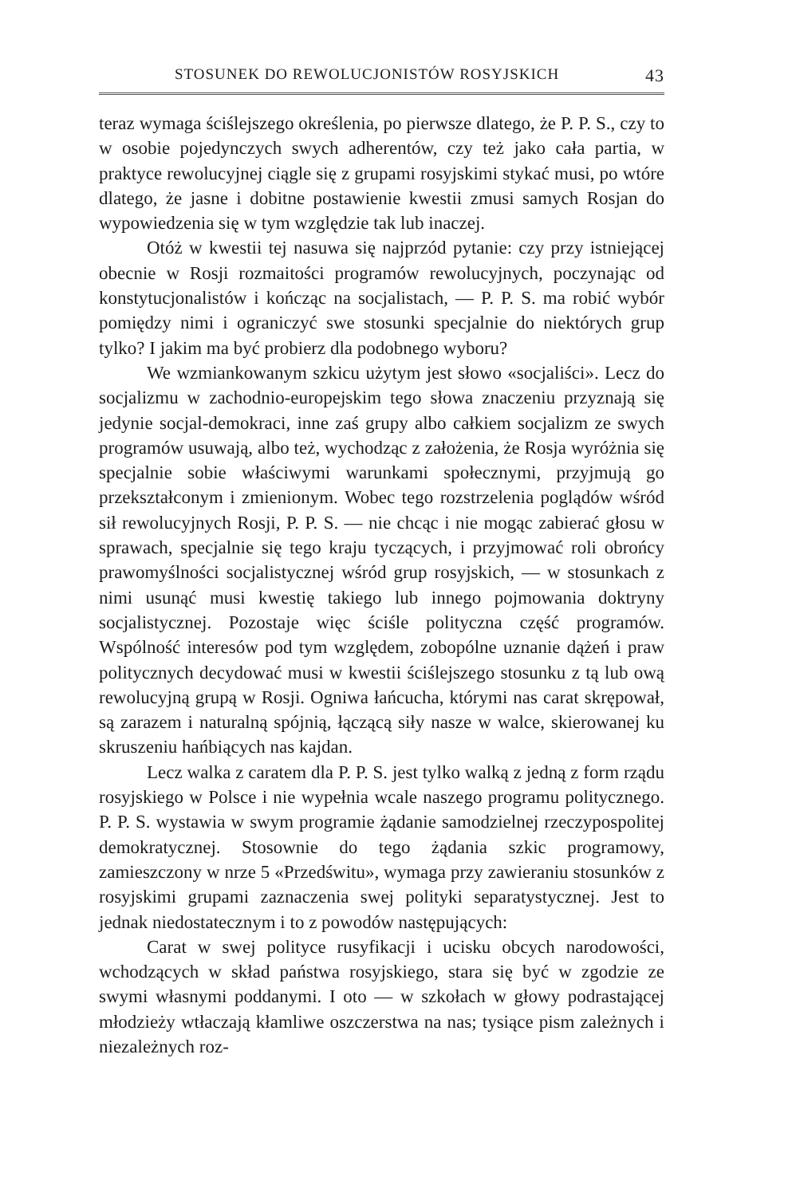STOSUNEK DO REWOLUCJONISTÓW ROSYJSKICH 43
teraz wymaga ściślejszego określenia, po pierwsze dlatego, że P. P. S., czy to w osobie pojedynczych swych adherentów, czy też jako cała partia, w praktyce rewolucyjnej ciągle się z grupami rosyjskimi stykać musi, po wtóre dlatego, że jasne i dobitne postawienie kwestii zmusi samych Rosjan do wypowiedzenia się w tym względzie tak lub inaczej.
Otóż w kwestii tej nasuwa się najprzód pytanie: czy przy istniejącej obecnie w Rosji rozmaitości programów rewolucyjnych, poczynając od konstytucjonalistów i kończąc na socjalistach, — P. P. S. ma robić wybór pomiędzy nimi i ograniczyć swe stosunki specjalnie do niektórych grup tylko? I jakim ma być probierz dla podobnego wyboru?
We wzmiankowanym szkicu użytym jest słowo «socjaliści». Lecz do socjalizmu w zachodnio-europejskim tego słowa znaczeniu przyznają się jedynie socjal-demokraci, inne zaś grupy albo całkiem socjalizm ze swych programów usuwają, albo też, wychodząc z założenia, że Rosja wyróżnia się specjalnie sobie właściwymi warunkami społecznymi, przyjmują go przekształconym i zmienionym. Wobec tego rozstrzelenia poglądów wśród sił rewolucyjnych Rosji, P. P. S. — nie chcąc i nie mogąc zabierać głosu w sprawach, specjalnie się tego kraju tyczących, i przyjmować roli obrońcy prawomyślności socjalistycznej wśród grup rosyjskich, — w stosunkach z nimi usunąć musi kwestię takiego lub innego pojmowania doktryny socjalistycznej. Pozostaje więc ściśle polityczna część programów. Wspólność interesów pod tym względem, zobopólne uznanie dążeń i praw politycznych decydować musi w kwestii ściślejszego stosunku z tą lub ową rewolucyjną grupą w Rosji. Ogniwa łańcucha, którymi nas carat skrępował, są zarazem i naturalną spójnią, łączącą siły nasze w walce, skierowanej ku skruszeniu hańbiących nas kajdan.
Lecz walka z caratem dla P. P. S. jest tylko walką z jedną z form rządu rosyjskiego w Polsce i nie wypełnia wcale naszego programu politycznego. P. P. S. wystawia w swym programie żądanie samodzielnej rzeczypospolitej demokratycznej. Stosownie do tego żądania szkic programowy, zamieszczony w nrze 5 «Przedświtu», wymaga przy zawieraniu stosunków z rosyjskimi grupami zaznaczenia swej polityki separatystycznej. Jest to jednak niedostatecznym i to z powodów następujących:
Carat w swej polityce rusyfikacji i ucisku obcych narodowości, wchodzących w skład państwa rosyjskiego, stara się być w zgodzie ze swymi własnymi poddanymi. I oto — w szkołach w głowy podrastającej młodzieży wtłaczają kłamliwe oszczerstwa na nas; tysiące pism zależnych i niezależnych roz-